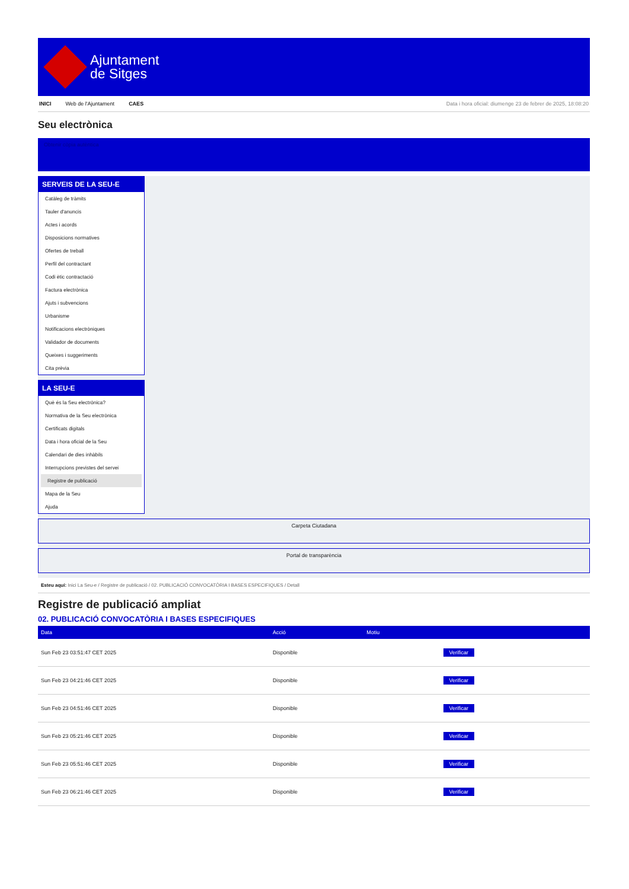Ajuntament
de Sitges
INICI Web de l'Ajuntament CAES Data i hora oficial: diumenge 23 de febrer de 2025, 18:08:20
Seu electrònica
Obtenir còpia autèntica
SERVEIS DE LA SEU-E
Catàleg de tràmits
Tauler d'anuncis
Actes i acords
Disposicions normatives
Ofertes de treball
Perfil del contractant
Codi ètic contractació
Factura electrònica
Ajuts i subvencions
Urbanisme
Notificacions electròniques
Validador de documents
Queixes i suggeriments
Cita prèvia
LA SEU-E
Què és la Seu electrònica?
Normativa de la Seu electrònica
Certificats digitals
Data i hora oficial de la Seu
Calendari de dies inhàbils
Interrupcions previstes del servei
Registre de publicació
Mapa de la Seu
Ajuda
Carpeta Ciutadana
Portal de transparència
Esteu aquí: Inici La Seu-e / Registre de publicació / 02. PUBLICACIÓ CONVOCATÒRIA I BASES ESPECIFIQUES / Detall
Registre de publicació ampliat
02. PUBLICACIÓ CONVOCATÒRIA I BASES ESPECIFIQUES
| Data | Acció | Motiu | |
| --- | --- | --- | --- |
| Sun Feb 23 03:51:47 CET 2025 | Disponible | | Verificar |
| Sun Feb 23 04:21:46 CET 2025 | Disponible | | Verificar |
| Sun Feb 23 04:51:46 CET 2025 | Disponible | | Verificar |
| Sun Feb 23 05:21:46 CET 2025 | Disponible | | Verificar |
| Sun Feb 23 05:51:46 CET 2025 | Disponible | | Verificar |
| Sun Feb 23 06:21:46 CET 2025 | Disponible | | Verificar |